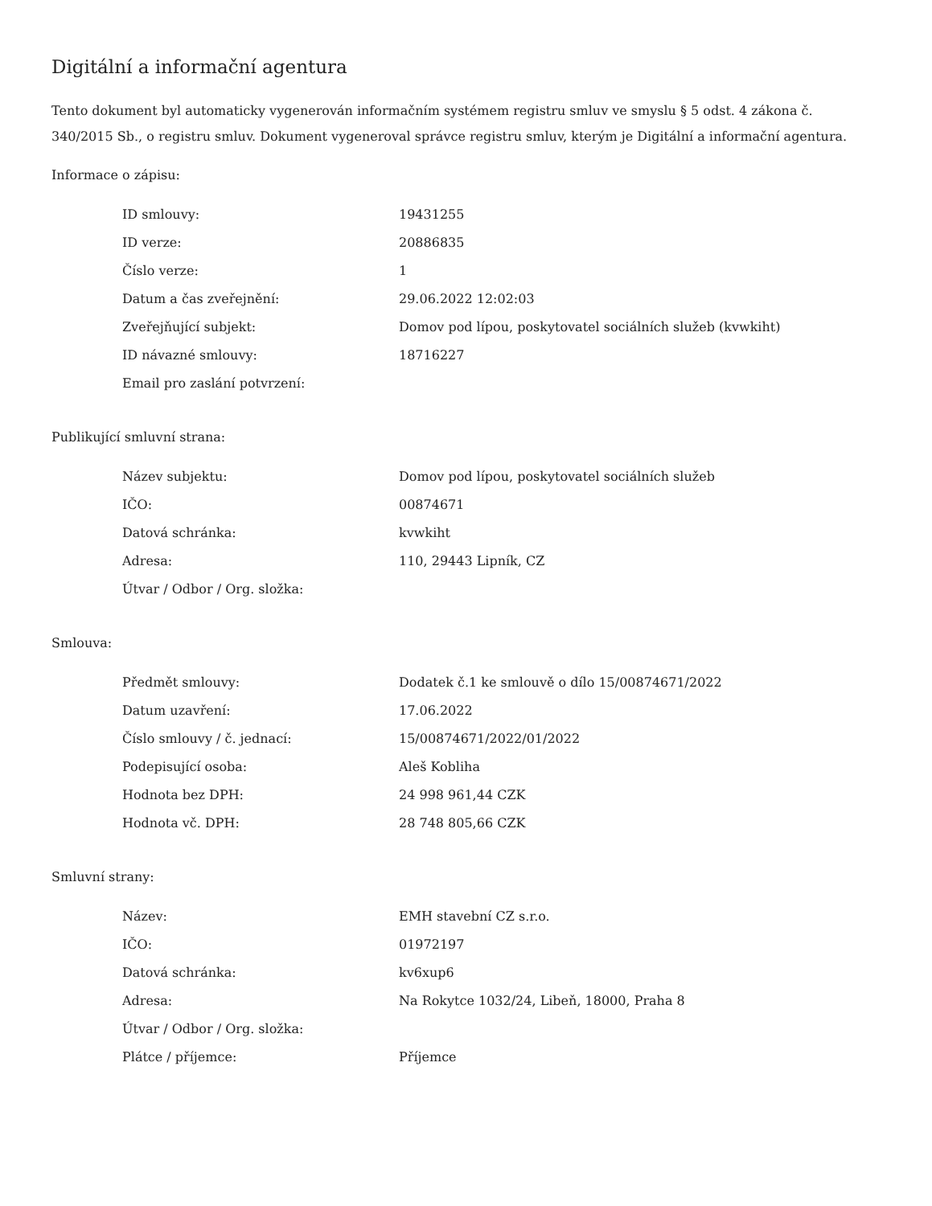Digitální a informační agentura
Tento dokument byl automaticky vygenerován informačním systémem registru smluv ve smyslu § 5 odst. 4 zákona č. 340/2015 Sb., o registru smluv. Dokument vygeneroval správce registru smluv, kterým je Digitální a informační agentura.
Informace o zápisu:
| ID smlouvy: | 19431255 |
| ID verze: | 20886835 |
| Číslo verze: | 1 |
| Datum a čas zveřejnění: | 29.06.2022 12:02:03 |
| Zveřejňující subjekt: | Domov pod lípou, poskytovatel sociálních služeb (kvwkiht) |
| ID návazné smlouvy: | 18716227 |
| Email pro zaslání potvrzení: | |
Publikující smluvní strana:
| Název subjektu: | Domov pod lípou, poskytovatel sociálních služeb |
| IČO: | 00874671 |
| Datová schránka: | kvwkiht |
| Adresa: | 110, 29443 Lipník, CZ |
| Útvar / Odbor / Org. složka: | |
Smlouva:
| Předmět smlouvy: | Dodatek č.1 ke smlouvě o dílo 15/00874671/2022 |
| Datum uzavření: | 17.06.2022 |
| Číslo smlouvy / č. jednací: | 15/00874671/2022/01/2022 |
| Podepisující osoba: | Aleš Kobliha |
| Hodnota bez DPH: | 24 998 961,44 CZK |
| Hodnota vč. DPH: | 28 748 805,66 CZK |
Smluvní strany:
| Název: | EMH stavební CZ s.r.o. |
| IČO: | 01972197 |
| Datová schránka: | kv6xup6 |
| Adresa: | Na Rokytce 1032/24, Libeň, 18000, Praha 8 |
| Útvar / Odbor / Org. složka: | |
| Plátce / příjemce: | Příjemce |